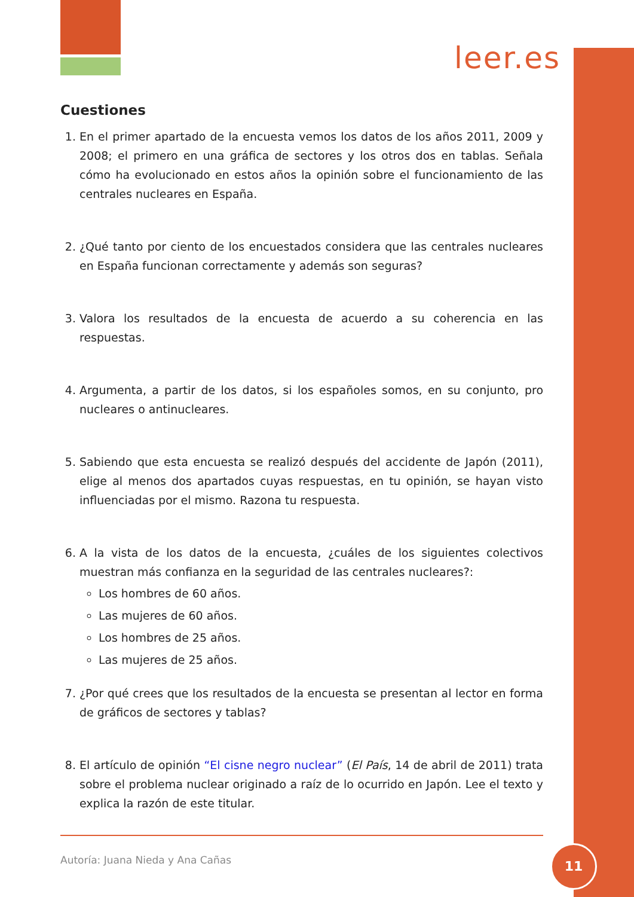leer.es
Cuestiones
1. En el primer apartado de la encuesta vemos los datos de los años 2011, 2009 y 2008; el primero en una gráfica de sectores y los otros dos en tablas. Señala cómo ha evolucionado en estos años la opinión sobre el funcionamiento de las centrales nucleares en España.
2. ¿Qué tanto por ciento de los encuestados considera que las centrales nucleares en España funcionan correctamente y además son seguras?
3. Valora los resultados de la encuesta de acuerdo a su coherencia en las respuestas.
4. Argumenta, a partir de los datos, si los españoles somos, en su conjunto, pro nucleares o antinucleares.
5. Sabiendo que esta encuesta se realizó después del accidente de Japón (2011), elige al menos dos apartados cuyas respuestas, en tu opinión, se hayan visto influenciadas por el mismo. Razona tu respuesta.
6. A la vista de los datos de la encuesta, ¿cuáles de los siguientes colectivos muestran más confianza en la seguridad de las centrales nucleares?:
Los hombres de 60 años.
Las mujeres de 60 años.
Los hombres de 25 años.
Las mujeres de 25 años.
7. ¿Por qué crees que los resultados de la encuesta se presentan al lector en forma de gráficos de sectores y tablas?
8. El artículo de opinión “El cisne negro nuclear” (El País, 14 de abril de 2011) trata sobre el problema nuclear originado a raíz de lo ocurrido en Japón. Lee el texto y explica la razón de este titular.
Autoría: Juana Nieda y Ana Cañas
11